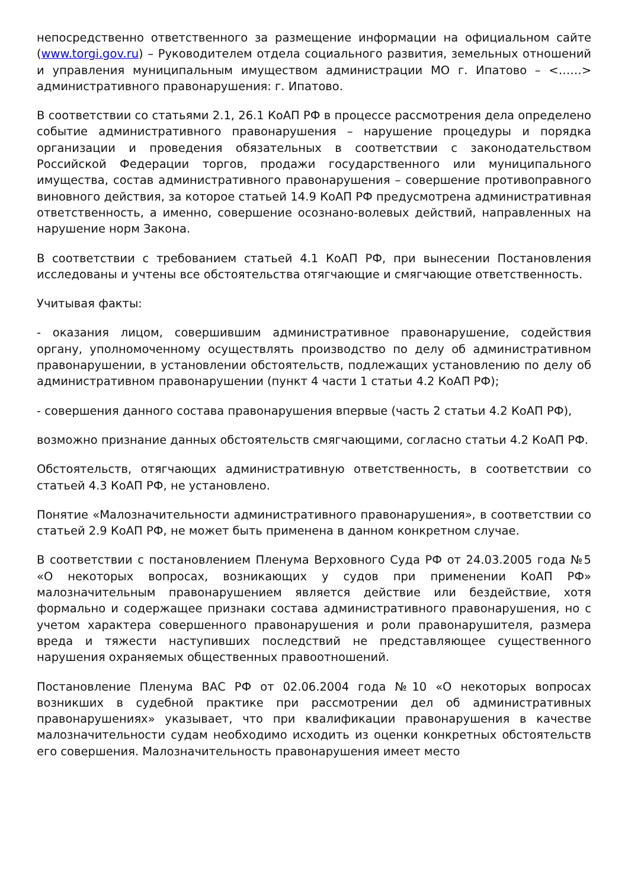непосредственно ответственного за размещение информации на официальном сайте (www.torgi.gov.ru) – Руководителем отдела социального развития, земельных отношений и управления муниципальным имуществом администрации МО г. Ипатово – <……> административного правонарушения: г. Ипатово.
В соответствии со статьями 2.1, 26.1 КоАП РФ в процессе рассмотрения дела определено событие административного правонарушения – нарушение процедуры и порядка организации и проведения обязательных в соответствии с законодательством Российской Федерации торгов, продажи государственного или муниципального имущества, состав административного правонарушения – совершение противоправного виновного действия, за которое статьей 14.9 КоАП РФ предусмотрена административная ответственность, а именно, совершение осознано-волевых действий, направленных на нарушение норм Закона.
В соответствии с требованием статьей 4.1 КоАП РФ, при вынесении Постановления исследованы и учтены все обстоятельства отягчающие и смягчающие ответственность.
Учитывая факты:
- оказания лицом, совершившим административное правонарушение, содействия органу, уполномоченному осуществлять производство по делу об административном правонарушении, в установлении обстоятельств, подлежащих установлению по делу об административном правонарушении (пункт 4 части 1 статьи 4.2 КоАП РФ);
- совершения данного состава правонарушения впервые (часть 2 статьи 4.2 КоАП РФ),
возможно признание данных обстоятельств смягчающими, согласно статьи 4.2 КоАП РФ.
Обстоятельств, отягчающих административную ответственность, в соответствии со статьей 4.3 КоАП РФ, не установлено.
Понятие «Малозначительности административного правонарушения», в соответствии со статьей 2.9 КоАП РФ, не может быть применена в данном конкретном случае.
В соответствии с постановлением Пленума Верховного Суда РФ от 24.03.2005 года №5 «О некоторых вопросах, возникающих у судов при применении КоАП РФ» малозначительным правонарушением является действие или бездействие, хотя формально и содержащее признаки состава административного правонарушения, но с учетом характера совершенного правонарушения и роли правонарушителя, размера вреда и тяжести наступивших последствий не представляющее существенного нарушения охраняемых общественных правоотношений.
Постановление Пленума ВАС РФ от 02.06.2004 года №10 «О некоторых вопросах возникших в судебной практике при рассмотрении дел об административных правонарушениях» указывает, что при квалификации правонарушения в качестве малозначительности судам необходимо исходить из оценки конкретных обстоятельств его совершения. Малозначительность правонарушения имеет место